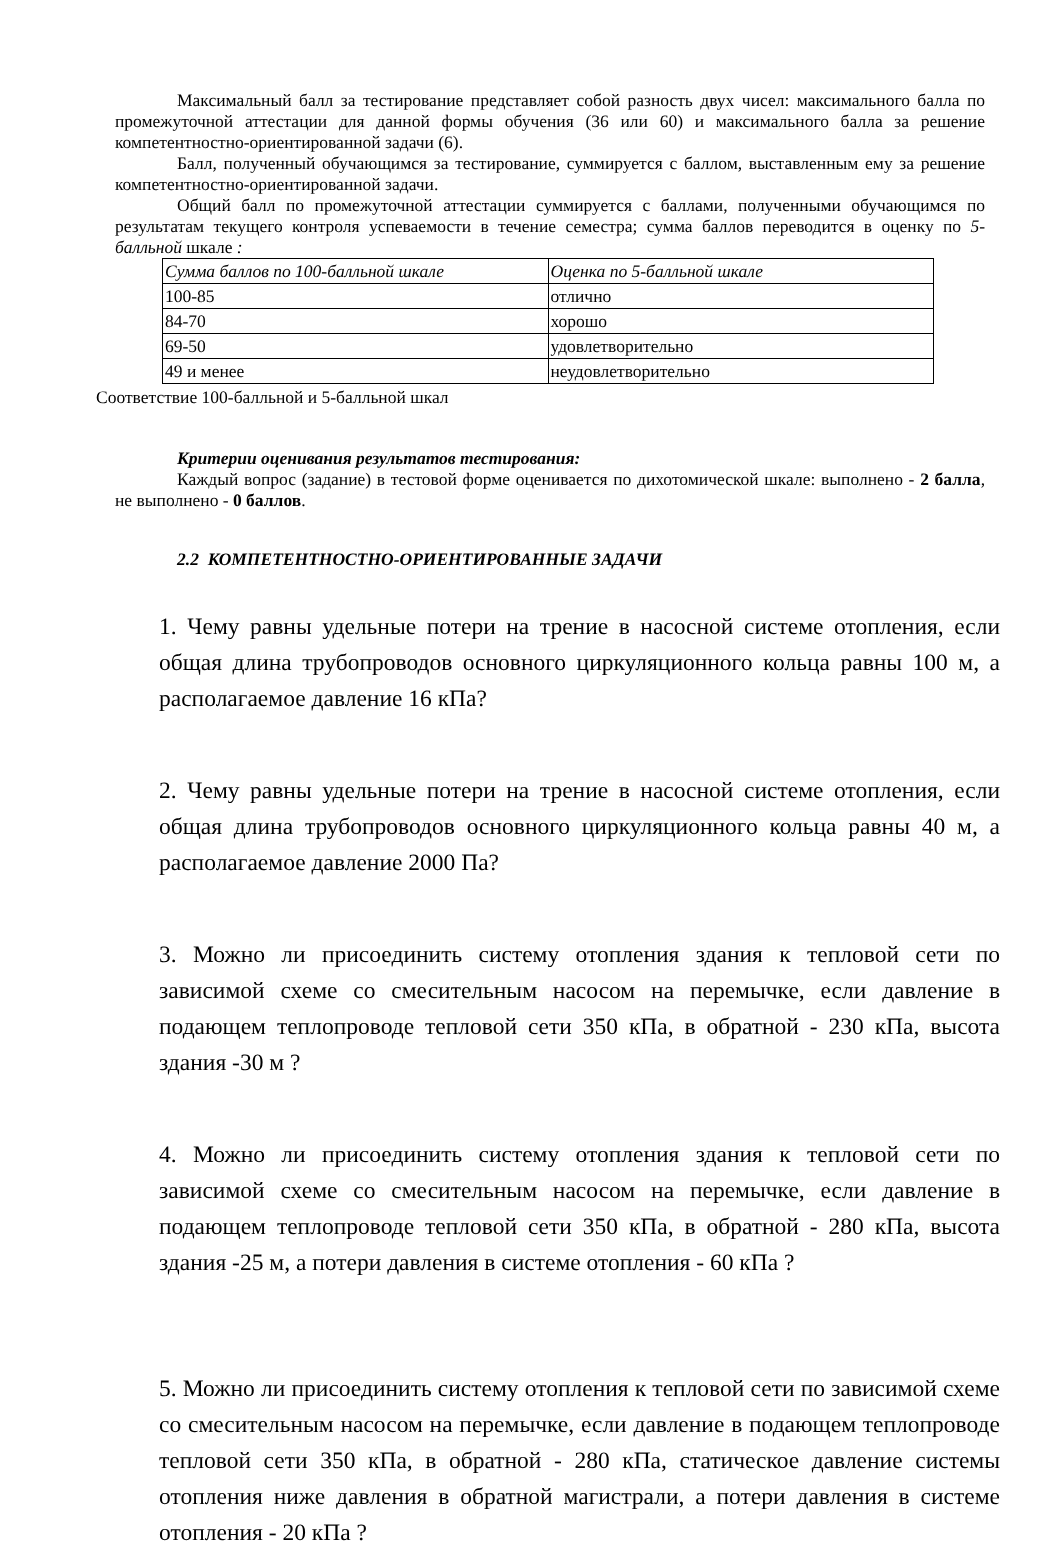Максимальный балл за тестирование представляет собой разность двух чисел: максимального балла по промежуточной аттестации для данной формы обучения (36 или 60) и максимального балла за решение компетентностно-ориентированной задачи (6).
Балл, полученный обучающимся за тестирование, суммируется с баллом, выставленным ему за решение компетентностно-ориентированной задачи.
Общий балл по промежуточной аттестации суммируется с баллами, полученными обучающимся по результатам текущего контроля успеваемости в течение семестра; сумма баллов переводится в оценку по 5-балльной шкале :
| Сумма баллов по 100-балльной шкале | Оценка по 5-балльной шкале |
| 100-85 | отлично |
| 84-70 | хорошо |
| 69-50 | удовлетворительно |
| 49 и менее | неудовлетворительно |
Соответствие 100-балльной и 5-балльной шкал
Критерии оценивания результатов тестирования:
Каждый вопрос (задание) в тестовой форме оценивается по дихотомической шкале: выполнено - 2 балла, не выполнено - 0 баллов.
2.2 КОМПЕТЕНТНОСТНО-ОРИЕНТИРОВАННЫЕ ЗАДАЧИ
1. Чему равны удельные потери на трение в насосной системе отопления, если общая длина трубопроводов основного циркуляционного кольца равны 100 м, а располагаемое давление 16 кПа?
2. Чему равны удельные потери на трение в насосной системе отопления, если общая длина трубопроводов основного циркуляционного кольца равны 40 м, а располагаемое давление 2000 Па?
3. Можно ли присоединить систему отопления здания к тепловой сети по зависимой схеме со смесительным насосом на перемычке, если давление в подающем теплопроводе тепловой сети 350 кПа, в обратной - 230 кПа, высота здания -30 м ?
4. Можно ли присоединить систему отопления здания к тепловой сети по зависимой схеме со смесительным насосом на перемычке, если давление в подающем теплопроводе тепловой сети 350 кПа, в обратной - 280 кПа, высота здания -25 м, а потери давления в системе отопления - 60 кПа ?
5. Можно ли присоединить систему отопления к тепловой сети по зависимой схеме со смесительным насосом на перемычке, если давление в подающем теплопроводе тепловой сети 350 кПа, в обратной - 280 кПа, статическое давление системы отопления ниже давления в обратной магистрали, а потери давления в системе отопления - 20 кПа ?